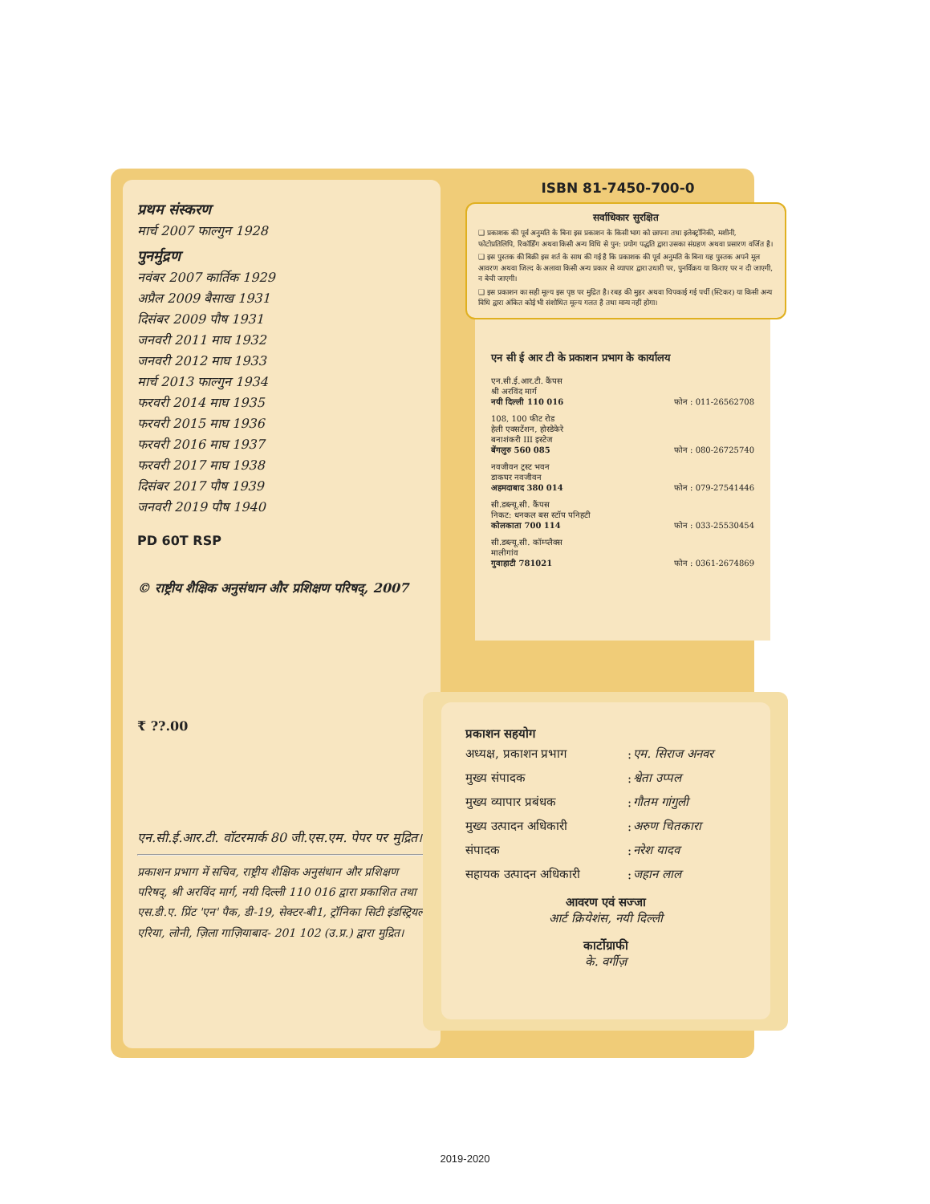प्रथम संस्करण
मार्च 2007 फाल्गुन 1928
पुनर्मुद्रण
नवंबर 2007 कार्तिक 1929
अप्रैल 2009 बैसाख 1931
दिसंबर 2009 पौष 1931
जनवरी 2011 माघ 1932
जनवरी 2012 माघ 1933
मार्च 2013 फाल्गुन 1934
फरवरी 2014 माघ 1935
फरवरी 2015 माघ 1936
फरवरी 2016 माघ 1937
फरवरी 2017 माघ 1938
दिसंबर 2017 पौष 1939
जनवरी 2019 पौष 1940
PD 60T RSP
© राष्ट्रीय शैक्षिक अनुसंधान और प्रशिक्षण परिषद्, 2007
₹ ??.00
एन.सी.ई.आर.टी. वॉटरमार्क 80 जी.एस.एम. पेपर पर मुद्रित।
प्रकाशन प्रभाग में सचिव, राष्ट्रीय शैक्षिक अनुसंधान और प्रशिक्षण परिषद्, श्री अरविंद मार्ग, नयी दिल्ली 110 016 द्वारा प्रकाशित तथा एस.डी.ए. प्रिंट 'एन' पैक, डी-19, सेक्टर-बी1, ट्रॉनिका सिटी इंडस्ट्रियल एरिया, लोनी, ज़िला गाज़ियाबाद- 201 102 (उ.प्र.) द्वारा मुद्रित।
ISBN 81-7450-700-0
सर्वाधिकार सुरक्षित
❑ प्रकाशक की पूर्व अनुमति के बिना इस प्रकाशन के किसी भाग को छापना तथा इलेक्ट्रॉनिकी, मशीनी, फोटोप्रतिलिपि, रिकॉर्डिंग अथवा किसी अन्य विधि से पुन: प्रयोग पद्धति द्वारा उसका संग्रहण अथवा प्रसारण वर्जित है।
❑ इस पुस्तक की बिक्री इस शर्त के साथ की गई है कि प्रकाशक की पूर्व अनुमति के बिना यह पुस्तक अपने मूल आवरण अथवा जिल्द के अलावा किसी अन्य प्रकार से व्यापार द्वारा उधारी पर, पुनर्विक्रय या किराए पर न दी जाएगी, न बेची जाएगी।
❑ इस प्रकाशन का सही मूल्य इस पृष्ठ पर मुद्रित है। रबड़ की मुहर अथवा चिपकाई गई पर्ची (स्टिकर) या किसी अन्य विधि द्वारा अंकित कोई भी संशोधित मूल्य गलत है तथा मान्य नहीं होगा।
एन सी ई आर टी के प्रकाशन प्रभाग के कार्यालय
एन.सी.ई.आर.टी. कैंपस
श्री अरविंद मार्ग
नयी दिल्ली 110 016 फोन : 011-26562708
108, 100 फीट रोड
हेली एक्सटेंशन, होस्डेकेरे
बनाशंकरी III इस्टेज
बेंगलुरु 560 085 फोन : 080-26725740
नवजीवन ट्रस्ट भवन
डाकघर नवजीवन
अहमदाबाद 380 014 फोन : 079-27541446
सी.डब्ल्यू.सी. कैंपस
निकट: धनकल बस स्टॉप पनिहटी
कोलकाता 700 114 फोन : 033-25530454
सी.डब्ल्यू.सी. कॉम्प्लैक्स
मालीगांव
गुवाहाटी 781021 फोन : 0361-2674869
प्रकाशन सहयोग
| अध्यक्ष, प्रकाशन प्रभाग | : | एम. सिराज अनवर |
| मुख्य संपादक | : | श्वेता उप्पल |
| मुख्य व्यापार प्रबंधक | : | गौतम गांगुली |
| मुख्य उत्पादन अधिकारी | : | अरुण चितकारा |
| संपादक | : | नरेश यादव |
| सहायक उत्पादन अधिकारी | : | जहान लाल |
आवरण एवं सज्जा
आर्ट क्रियेशंस, नयी दिल्ली
कार्टोग्राफी
के. वर्गीज़
2019-2020